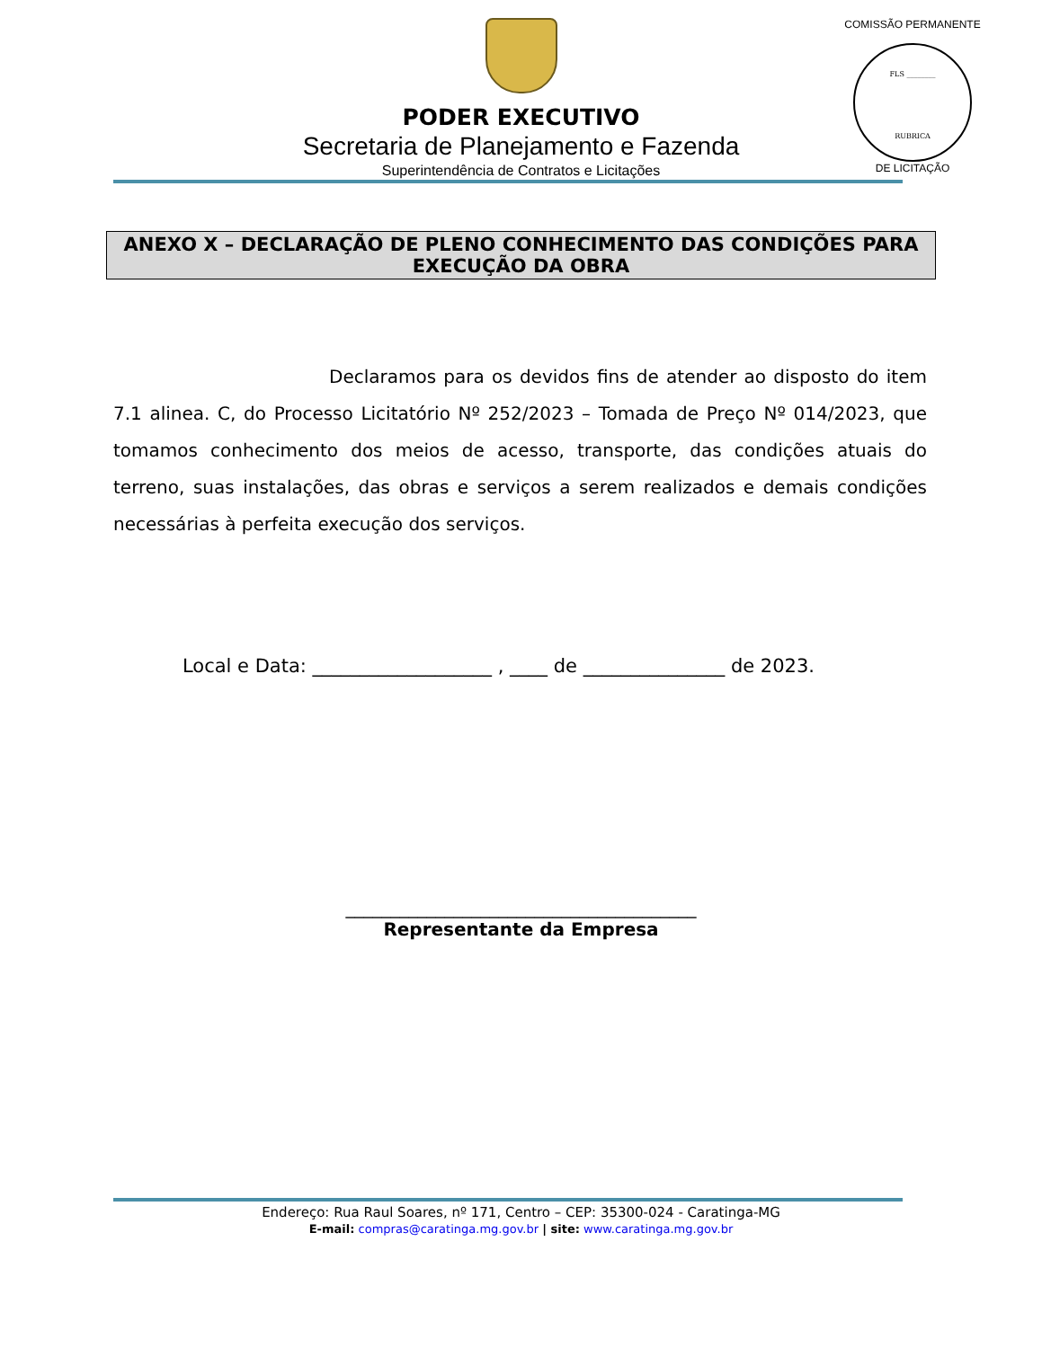COMISSÃO PERMANENTE
FLS ________
RUBRICA
DE LICITAÇÃO
PODER EXECUTIVO
Secretaria de Planejamento e Fazenda
Superintendência de Contratos e Licitações
ANEXO X – DECLARAÇÃO DE PLENO CONHECIMENTO DAS CONDIÇÕES PARA EXECUÇÃO DA OBRA
Declaramos para os devidos fins de atender ao disposto do item 7.1 alinea. C, do Processo Licitatório Nº 252/2023 – Tomada de Preço Nº 014/2023, que tomamos conhecimento dos meios de acesso, transporte, das condições atuais do terreno, suas instalações, das obras e serviços a serem realizados e demais condições necessárias à perfeita execução dos serviços.
Local e Data: ___________________ , ____ de _______________ de 2023.
_______________________________________
Representante da Empresa
Endereço: Rua Raul Soares, nº 171, Centro – CEP: 35300-024 - Caratinga-MG
E-mail: compras@caratinga.mg.gov.br | site: www.caratinga.mg.gov.br